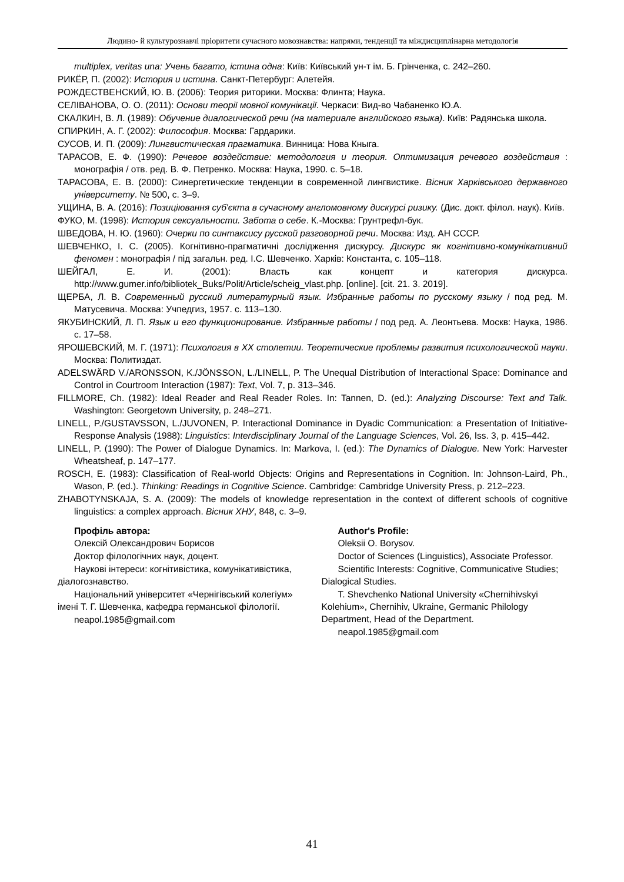Людино- й культурознавчі пріоритети сучасного мовознавства: напрями, тенденції та міждисциплінарна методологія
multiplex, veritas una: Учень багато, істина одна: Київ: Київський ун-т ім. Б. Грінченка, с. 242–260.
РИКЁР, П. (2002): История и истина. Санкт-Петербург: Алетейя.
РОЖДЕСТВЕНСКИЙ, Ю. В. (2006): Теория риторики. Москва: Флинта; Наука.
СЕЛІВАНОВА, О. О. (2011): Основи теорії мовної комунікації. Черкаси: Вид-во Чабаненко Ю.А.
СКАЛКИН, В. Л. (1989): Обучение диалогической речи (на материале английского языка). Київ: Радянська школа.
СПИРКИН, А. Г. (2002): Философия. Москва: Гардарики.
СУСОВ, И. П. (2009): Лингвистическая прагматика. Винница: Нова Кныга.
ТАРАСОВ, Е. Ф. (1990): Речевое воздействие: методология и теория. Оптимизация речевого воздействия : монографія / отв. ред. В. Ф. Петренко. Москва: Наука, 1990. с. 5–18.
ТАРАСОВА, Е. В. (2000): Синергетические тенденции в современной лингвистике. Вісник Харківського державного університету. № 500, с. 3–9.
УЩИНА, В. А. (2016): Позиціювання суб'єкта в сучасному англомовному дискурсі ризику. (Дис. докт. філол. наук). Київ.
ФУКО, М. (1998): История сексуальности. Забота о себе. К.-Москва: Грунтрефл-бук.
ШВЕДОВА, Н. Ю. (1960): Очерки по синтаксису русской разговорной речи. Москва: Изд. АН СССР.
ШЕВЧЕНКО, І. С. (2005). Когнітивно-прагматичні дослідження дискурсу. Дискурс як когнітивно-комунікативний феномен : монографія / під загальн. ред. І.С. Шевченко. Харків: Константа, с. 105–118.
ШЕЙГАЛ, Е. И. (2001): Власть как концепт и категория дискурса. http://www.gumer.info/bibliotek_Buks/Polit/Article/scheig_vlast.php. [online]. [cit. 21. 3. 2019].
ЩЕРБА, Л. В. Современный русский литературный язык. Избранные работы по русскому языку / под ред. М. Матусевича. Москва: Учпедгиз, 1957. с. 113–130.
ЯКУБИНСКИЙ, Л. П. Язык и его функционирование. Избранные работы / под ред. А. Леонтьева. Москв: Наука, 1986. с. 17–58.
ЯРОШЕВСКИЙ, М. Г. (1971): Психология в XX столетии. Теоретические проблемы развития психологической науки. Москва: Политиздат.
ADELSWÄRD V./ARONSSON, K./JÖNSSON, L./LINELL, P. The Unequal Distribution of Interactional Space: Dominance and Control in Courtroom Interaction (1987): Text, Vol. 7, p. 313–346.
FILLMORE, Ch. (1982): Ideal Reader and Real Reader Roles. In: Tannen, D. (ed.): Analyzing Discourse: Text and Talk. Washington: Georgetown University, p. 248–271.
LINELL, P./GUSTAVSSON, L./JUVONEN, P. Interactional Dominance in Dyadic Communication: a Presentation of Initiative-Response Analysis (1988): Linguistics: Interdisciplinary Journal of the Language Sciences, Vol. 26, Iss. 3, p. 415–442.
LINELL, P. (1990): The Power of Dialogue Dynamics. In: Markova, I. (ed.): The Dynamics of Dialogue. New York: Harvester Wheatsheaf, p. 147–177.
ROSCH, E. (1983): Classification of Real-world Objects: Origins and Representations in Cognition. In: Johnson-Laird, Ph., Wason, P. (ed.). Thinking: Readings in Cognitive Science. Cambridge: Cambridge University Press, p. 212–223.
ZHABOTYNSKAJA, S. A. (2009): The models of knowledge representation in the context of different schools of cognitive linguistics: a complex approach. Вісник ХНУ, 848, с. 3–9.
Профіль автора:
Олексій Олександрович Борисов
Доктор філологічних наук, доцент.
Наукові інтереси: когнітивістика, комунікативістика, діалогознавство.
Національний університет «Чернігівський колегіум» імені Т. Г. Шевченка, кафедра германської філології.
neapol.1985@gmail.com
Author's Profile:
Oleksii O. Borysov.
Doctor of Sciences (Linguistics), Associate Professor.
Scientific Interests: Cognitive, Communicative Studies; Dialogical Studies.
T. Shevchenko National University «Chernihivskyi Kolehium», Chernihiv, Ukraine, Germanic Philology Department, Head of the Department.
neapol.1985@gmail.com
41